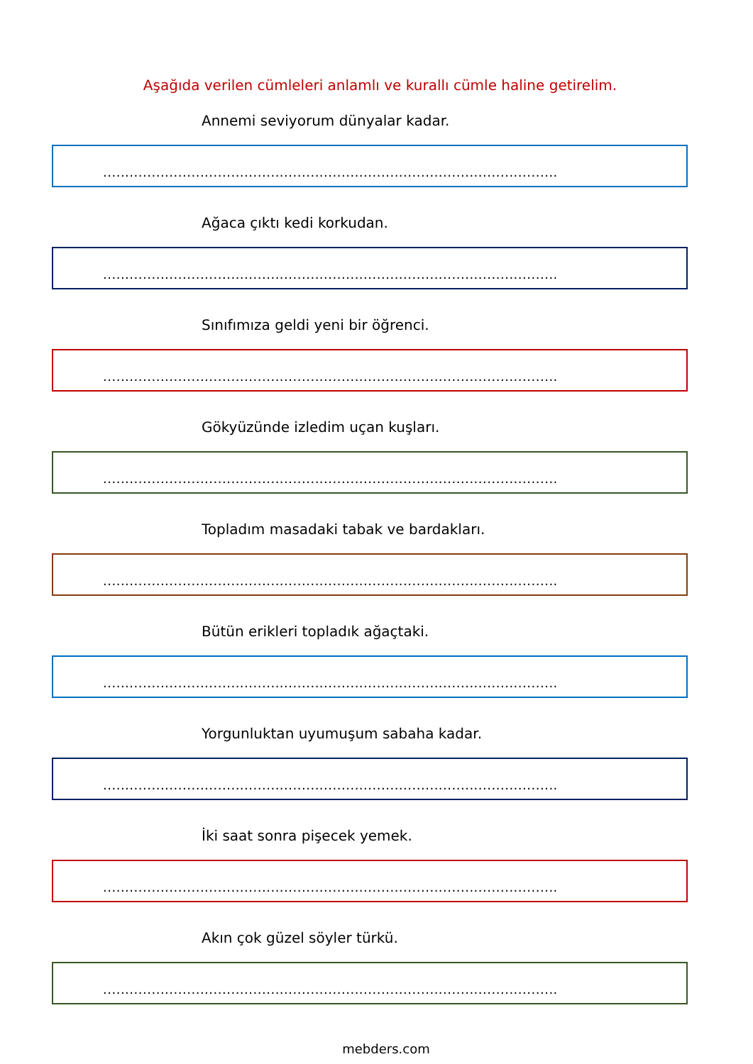Aşağıda verilen cümleleri anlamlı ve kurallı cümle haline getirelim.
Annemi seviyorum dünyalar kadar.
.......................................................................................................
Ağaca çıktı kedi korkudan.
.......................................................................................................
Sınıfımıza geldi yeni bir öğrenci.
.......................................................................................................
Gökyüzünde izledim uçan kuşları.
.......................................................................................................
Topladım masadaki tabak ve bardakları.
.......................................................................................................
Bütün erikleri topladık ağaçtaki.
.......................................................................................................
Yorgunluktan uyumuşum sabaha kadar.
.......................................................................................................
İki saat sonra pişecek yemek.
.......................................................................................................
Akın çok güzel söyler türkü.
.......................................................................................................
mebders.com